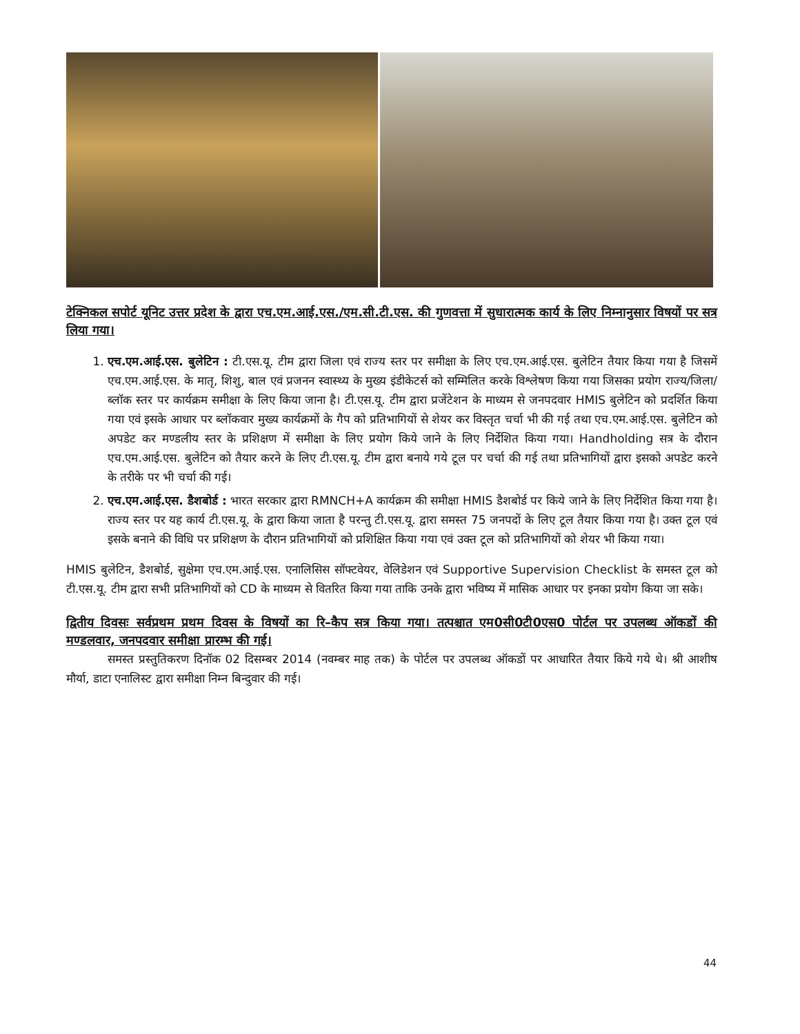टेक्निकल सपोर्ट यूनिट उत्तर प्रदेश के द्वारा एच.एम.आई.एस./एम.सी.टी.एस. की गुणवत्ता में सुधारात्मक कार्य के लिए निम्नानुसार विषयों पर सत्र लिया गया।
1. एच.एम.आई.एस. बुलेटिन : टी.एस.यू. टीम द्वारा जिला एवं राज्य स्तर पर समीक्षा के लिए एच.एम.आई.एस. बुलेटिन तैयार किया गया है जिसमें एच.एम.आई.एस. के मातृ, शिशु, बाल एवं प्रजनन स्वास्थ्य के मुख्य इंडीकेटर्स को सम्मिलित करके विश्लेषण किया गया जिसका प्रयोग राज्य/जिला/ब्लॉक स्तर पर कार्यक्रम समीक्षा के लिए किया जाना है। टी.एस.यू. टीम द्वारा प्रजेंटेशन के माध्यम से जनपदवार HMIS बुलेटिन को प्रदर्शित किया गया एवं इसके आधार पर ब्लॉकवार मुख्य कार्यक्रमों के गैप को प्रतिभागियों से शेयर कर विस्तृत चर्चा भी की गई तथा एच.एम.आई.एस. बुलेटिन को अपडेट कर मण्डलीय स्तर के प्रशिक्षण में समीक्षा के लिए प्रयोग किये जाने के लिए निर्देशित किया गया। Handholding सत्र के दौरान एच.एम.आई.एस. बुलेटिन को तैयार करने के लिए टी.एस.यू. टीम द्वारा बनाये गये टूल पर चर्चा की गई तथा प्रतिभागियों द्वारा इसको अपडेट करने के तरीके पर भी चर्चा की गई।
2. एच.एम.आई.एस. डैशबोर्ड : भारत सरकार द्वारा RMNCH+A कार्यक्रम की समीक्षा HMIS डैशबोर्ड पर किये जाने के लिए निर्देशित किया गया है। राज्य स्तर पर यह कार्य टी.एस.यू. के द्वारा किया जाता है परन्तु टी.एस.यू. द्वारा समस्त 75 जनपदों के लिए टूल तैयार किया गया है। उक्त टूल एवं इसके बनाने की विधि पर प्रशिक्षण के दौरान प्रतिभागियों को प्रशिक्षित किया गया एवं उक्त टूल को प्रतिभागियों को शेयर भी किया गया।
HMIS बुलेटिन, डैशबोर्ड, सुक्षेमा एच.एम.आई.एस. एनालिसिस सॉफ्टवेयर, वेलिडेशन एवं Supportive Supervision Checklist के समस्त टूल को टी.एस.यू. टीम द्वारा सभी प्रतिभागियों को CD के माध्यम से वितरित किया गया ताकि उनके द्वारा भविष्य में मासिक आधार पर इनका प्रयोग किया जा सके।
द्वितीय दिवसः सर्वप्रथम प्रथम दिवस के विषयों का रि–कैप सत्र किया गया। तत्पश्चात एम0सी0टी0एस0 पोर्टल पर उपलब्ध ऑकडों की मण्डलवार, जनपदवार समीक्षा प्रारम्भ की गई।
समस्त प्रस्तुतिकरण दिनॉक 02 दिसम्बर 2014 (नवम्बर माह तक) के पोर्टल पर उपलब्ध ऑकडों पर आधारित तैयार किये गये थे। श्री आशीष मौर्या, डाटा एनालिस्ट द्वारा समीक्षा निम्न बिन्दुवार की गई।
44